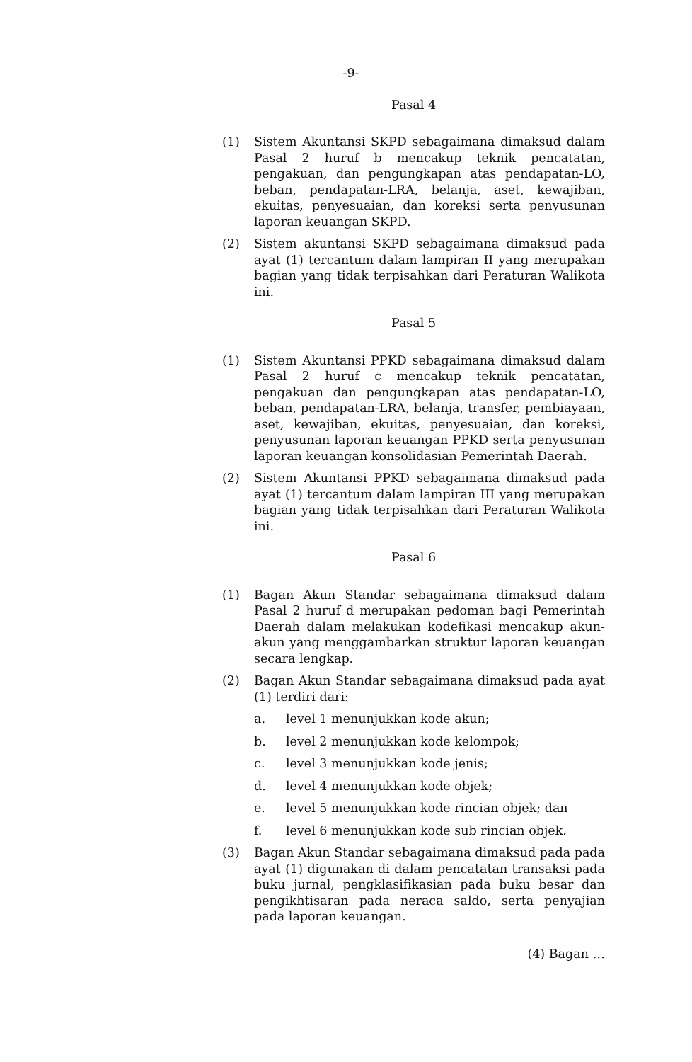-9-
Pasal 4
(1) Sistem Akuntansi SKPD sebagaimana dimaksud dalam Pasal 2 huruf b mencakup teknik pencatatan, pengakuan, dan pengungkapan atas pendapatan-LO, beban, pendapatan-LRA, belanja, aset, kewajiban, ekuitas, penyesuaian, dan koreksi serta penyusunan laporan keuangan SKPD.
(2) Sistem akuntansi SKPD sebagaimana dimaksud pada ayat (1) tercantum dalam lampiran II yang merupakan bagian yang tidak terpisahkan dari Peraturan Walikota ini.
Pasal 5
(1) Sistem Akuntansi PPKD sebagaimana dimaksud dalam Pasal 2 huruf c mencakup teknik pencatatan, pengakuan dan pengungkapan atas pendapatan-LO, beban, pendapatan-LRA, belanja, transfer, pembiayaan, aset, kewajiban, ekuitas, penyesuaian, dan koreksi, penyusunan laporan keuangan PPKD serta penyusunan laporan keuangan konsolidasian Pemerintah Daerah.
(2) Sistem Akuntansi PPKD sebagaimana dimaksud pada ayat (1) tercantum dalam lampiran III yang merupakan bagian yang tidak terpisahkan dari Peraturan Walikota ini.
Pasal 6
(1) Bagan Akun Standar sebagaimana dimaksud dalam Pasal 2 huruf d merupakan pedoman bagi Pemerintah Daerah dalam melakukan kodefikasi mencakup akun-akun yang menggambarkan struktur laporan keuangan secara lengkap.
(2) Bagan Akun Standar sebagaimana dimaksud pada ayat (1) terdiri dari:
a. level 1 menunjukkan kode akun;
b. level 2 menunjukkan kode kelompok;
c. level 3 menunjukkan kode jenis;
d. level 4 menunjukkan kode objek;
e. level 5 menunjukkan kode rincian objek; dan
f. level 6 menunjukkan kode sub rincian objek.
(3) Bagan Akun Standar sebagaimana dimaksud pada pada ayat (1) digunakan di dalam pencatatan transaksi pada buku jurnal, pengklasifikasian pada buku besar dan pengikhtisaran pada neraca saldo, serta penyajian pada laporan keuangan.
(4) Bagan …